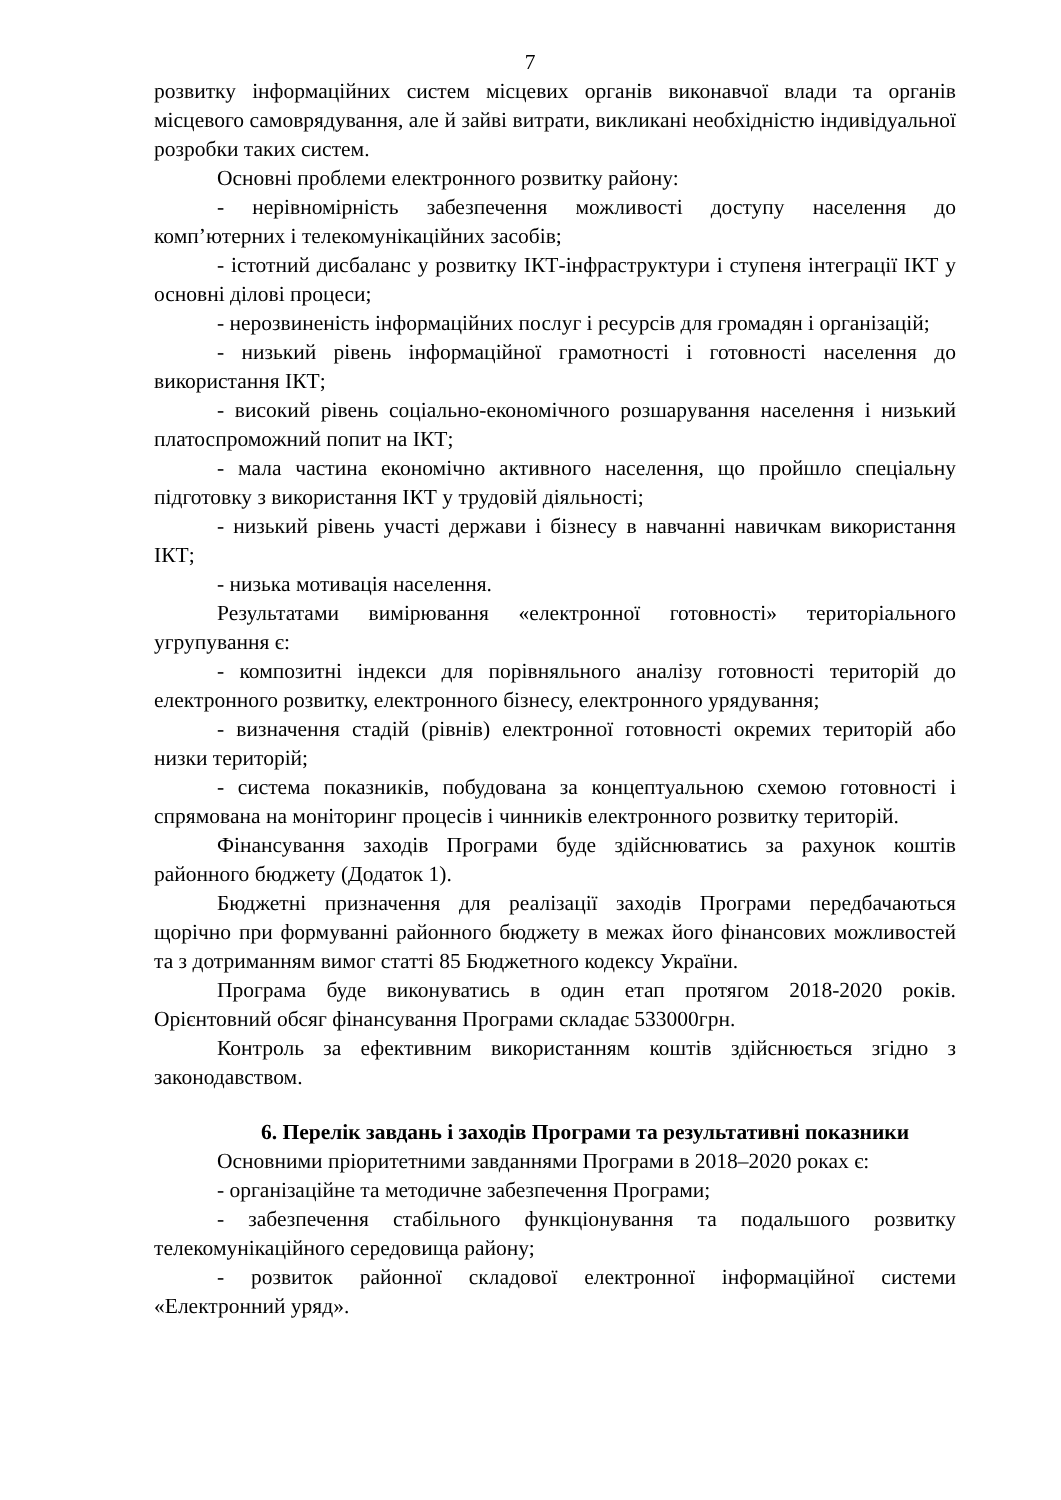7
розвитку інформаційних систем місцевих органів виконавчої влади та органів місцевого самоврядування, але й зайві витрати, викликані необхідністю індивідуальної розробки таких систем.
Основні проблеми електронного розвитку району:
- нерівномірність забезпечення можливості доступу населення до комп’ютерних і телекомунікаційних засобів;
- істотний дисбаланс у розвитку ІКТ-інфраструктури і ступеня інтеграції ІКТ у основні ділові процеси;
- нерозвиненість інформаційних послуг і ресурсів для громадян і організацій;
- низький рівень інформаційної грамотності і готовності населення до використання ІКТ;
- високий рівень соціально-економічного розшарування населення і низький платоспроможний попит на ІКТ;
- мала частина економічно активного населення, що пройшло спеціальну підготовку з використання ІКТ у трудовій діяльності;
- низький рівень участі держави і бізнесу в навчанні навичкам використання ІКТ;
- низька мотивація населення.
Результатами вимірювання «електронної готовності» територіального угрупування є:
- композитні індекси для порівняльного аналізу готовності територій до електронного розвитку, електронного бізнесу, електронного урядування;
- визначення стадій (рівнів) електронної готовності окремих територій або низки територій;
- система показників, побудована за концептуальною схемою готовності і спрямована на моніторинг процесів і чинників електронного розвитку територій.
Фінансування заходів Програми буде здійснюватись за рахунок коштів районного бюджету (Додаток 1).
Бюджетні призначення для реалізації заходів Програми передбачаються щорічно при формуванні районного бюджету в межах його фінансових можливостей та з дотриманням вимог статті 85 Бюджетного кодексу України.
Програма буде виконуватись в один етап протягом 2018-2020 років. Орієнтовний обсяг фінансування Програми складає 533000грн.
Контроль за ефективним використанням коштів здійснюється згідно з законодавством.
6. Перелік завдань і заходів Програми та результативні показники
Основними пріоритетними завданнями Програми в 2018–2020 роках є:
- організаційне та методичне забезпечення Програми;
- забезпечення стабільного функціонування та подальшого розвитку телекомунікаційного середовища району;
- розвиток районної складової електронної інформаційної системи «Електронний уряд».